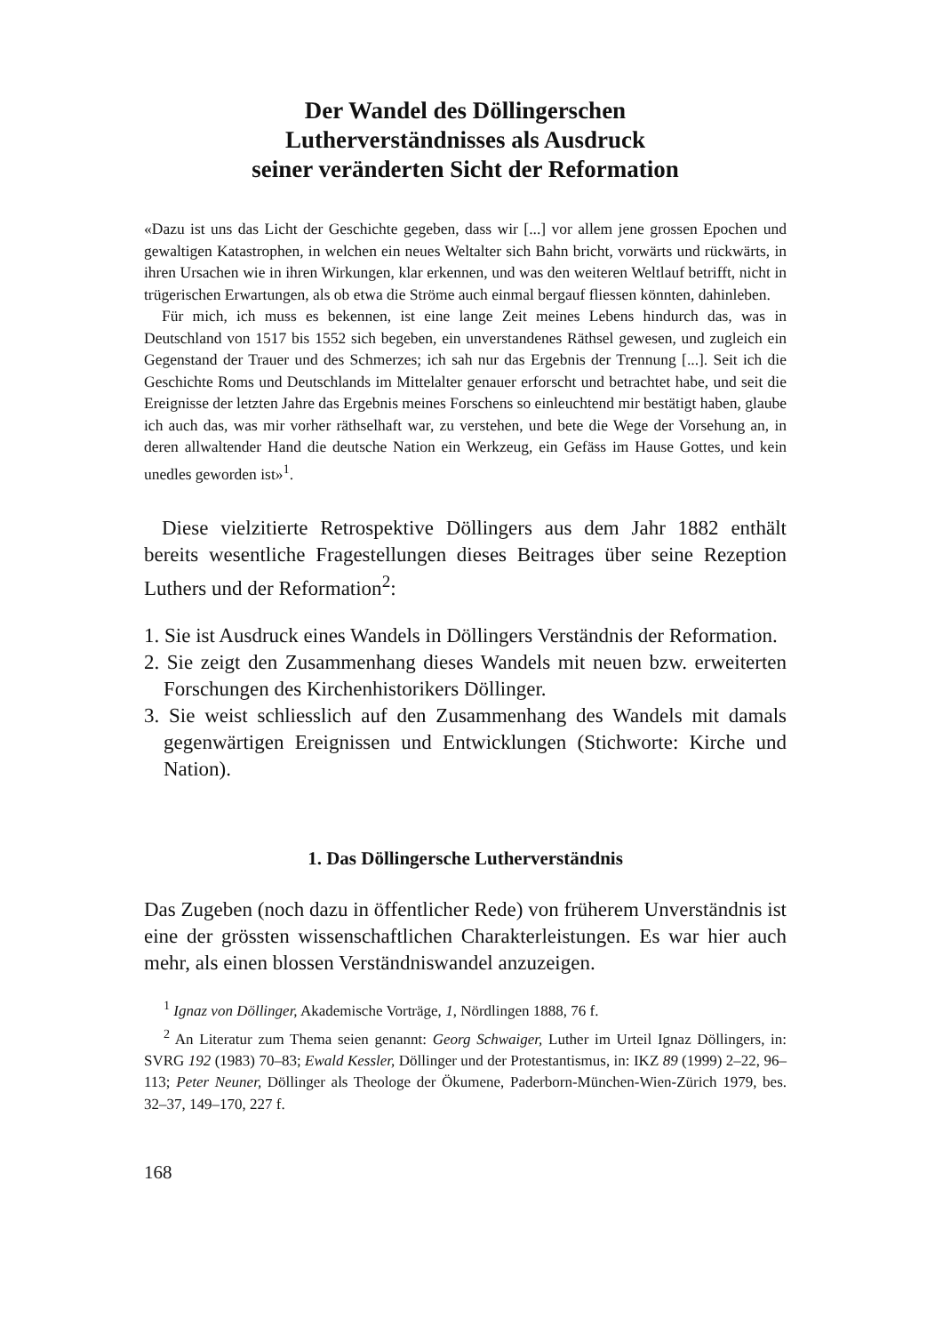Der Wandel des Döllingerschen
Lutherverständnisses als Ausdruck
seiner veränderten Sicht der Reformation
«Dazu ist uns das Licht der Geschichte gegeben, dass wir [...] vor allem jene grossen Epochen und gewaltigen Katastrophen, in welchen ein neues Weltalter sich Bahn bricht, vorwärts und rückwärts, in ihren Ursachen wie in ihren Wirkungen, klar erkennen, und was den weiteren Weltlauf betrifft, nicht in trügerischen Erwartungen, als ob etwa die Ströme auch einmal bergauf fliessen könnten, dahinleben.
Für mich, ich muss es bekennen, ist eine lange Zeit meines Lebens hindurch das, was in Deutschland von 1517 bis 1552 sich begeben, ein unverstandenes Räthsel gewesen, und zugleich ein Gegenstand der Trauer und des Schmerzes; ich sah nur das Ergebnis der Trennung [...]. Seit ich die Geschichte Roms und Deutschlands im Mittelalter genauer erforscht und betrachtet habe, und seit die Ereignisse der letzten Jahre das Ergebnis meines Forschens so einleuchtend mir bestätigt haben, glaube ich auch das, was mir vorher räthselhaft war, zu verstehen, und bete die Wege der Vorsehung an, in deren allwaltender Hand die deutsche Nation ein Werkzeug, ein Gefäss im Hause Gottes, und kein unedles geworden ist»<sup>1</sup>.
Diese vielzitierte Retrospektive Döllingers aus dem Jahr 1882 enthält bereits wesentliche Fragestellungen dieses Beitrages über seine Rezeption Luthers und der Reformation<sup>2</sup>:
1. Sie ist Ausdruck eines Wandels in Döllingers Verständnis der Reformation.
2. Sie zeigt den Zusammenhang dieses Wandels mit neuen bzw. erweiterten Forschungen des Kirchenhistorikers Döllinger.
3. Sie weist schliesslich auf den Zusammenhang des Wandels mit damals gegenwärtigen Ereignissen und Entwicklungen (Stichworte: Kirche und Nation).
1. Das Döllingersche Lutherverständnis
Das Zugeben (noch dazu in öffentlicher Rede) von früherem Unverständnis ist eine der grössten wissenschaftlichen Charakterleistungen. Es war hier auch mehr, als einen blossen Verständniswandel anzuzeigen.
<sup>1</sup> Ignaz von Döllinger, Akademische Vorträge, 1, Nördlingen 1888, 76 f.
<sup>2</sup> An Literatur zum Thema seien genannt: Georg Schwaiger, Luther im Urteil Ignaz Döllingers, in: SVRG 192 (1983) 70–83; Ewald Kessler, Döllinger und der Protestantismus, in: IKZ 89 (1999) 2–22, 96–113; Peter Neuner, Döllinger als Theologe der Ökumene, Paderborn-München-Wien-Zürich 1979, bes. 32–37, 149–170, 227 f.
168